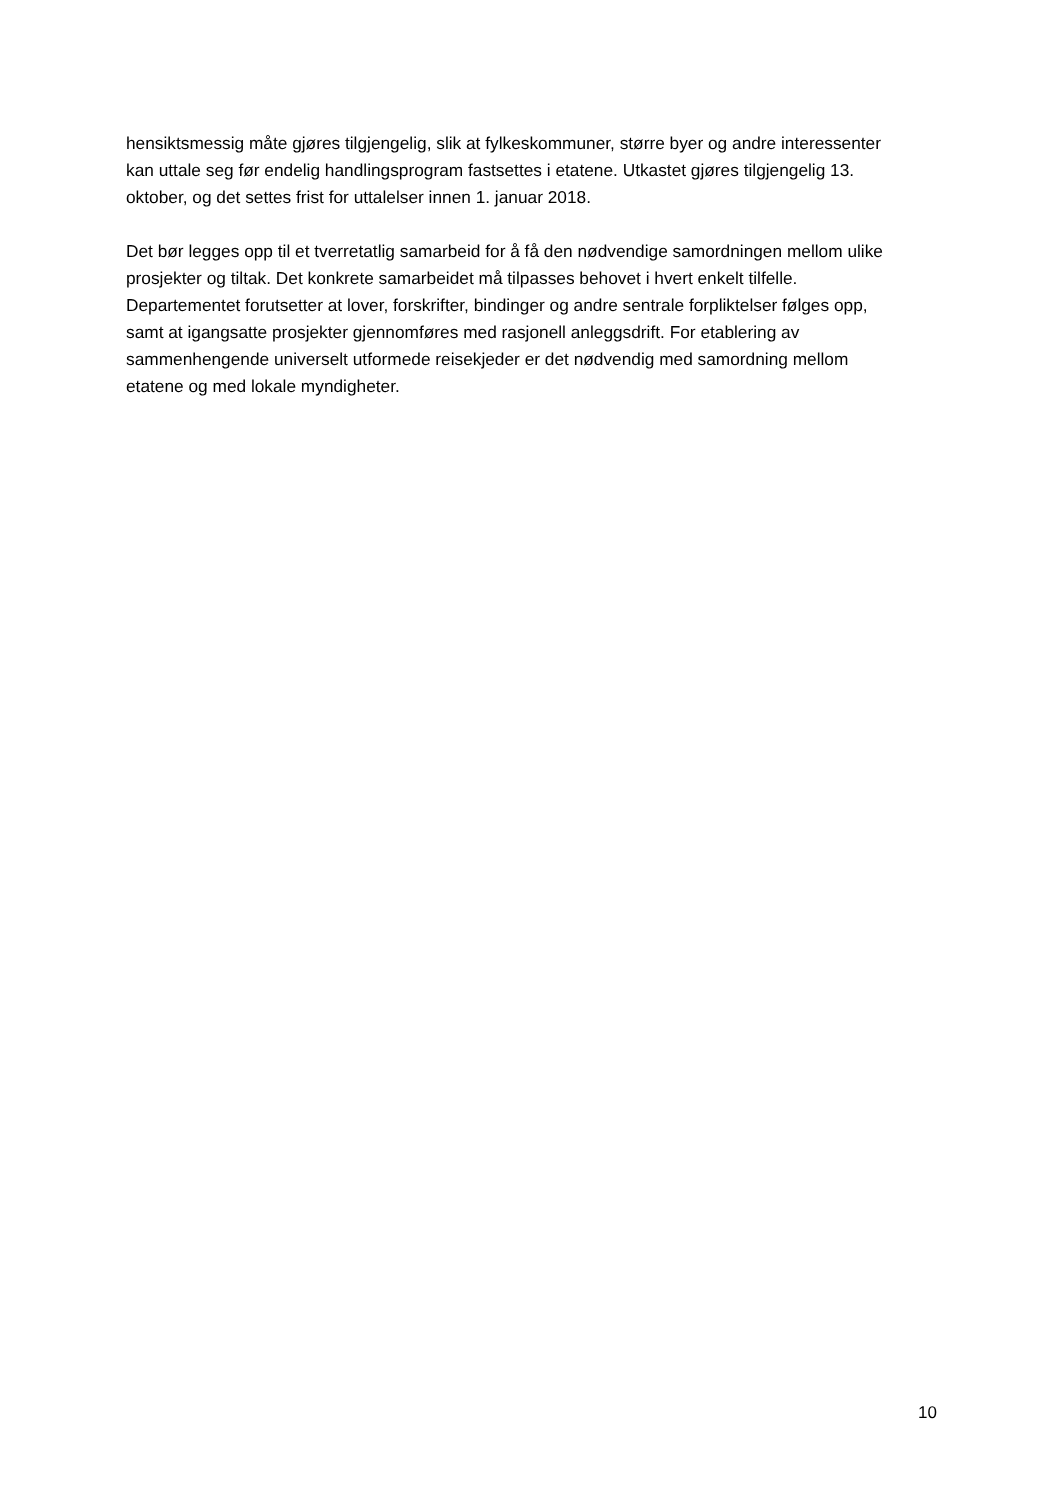hensiktsmessig måte gjøres tilgjengelig, slik at fylkeskommuner, større byer og andre interessenter kan uttale seg før endelig handlingsprogram fastsettes i etatene. Utkastet gjøres tilgjengelig 13. oktober, og det settes frist for uttalelser innen 1. januar 2018.
Det bør legges opp til et tverretatlig samarbeid for å få den nødvendige samordningen mellom ulike prosjekter og tiltak. Det konkrete samarbeidet må tilpasses behovet i hvert enkelt tilfelle. Departementet forutsetter at lover, forskrifter, bindinger og andre sentrale forpliktelser følges opp, samt at igangsatte prosjekter gjennomføres med rasjonell anleggsdrift. For etablering av sammenhengende universelt utformede reisekjeder er det nødvendig med samordning mellom etatene og med lokale myndigheter.
10